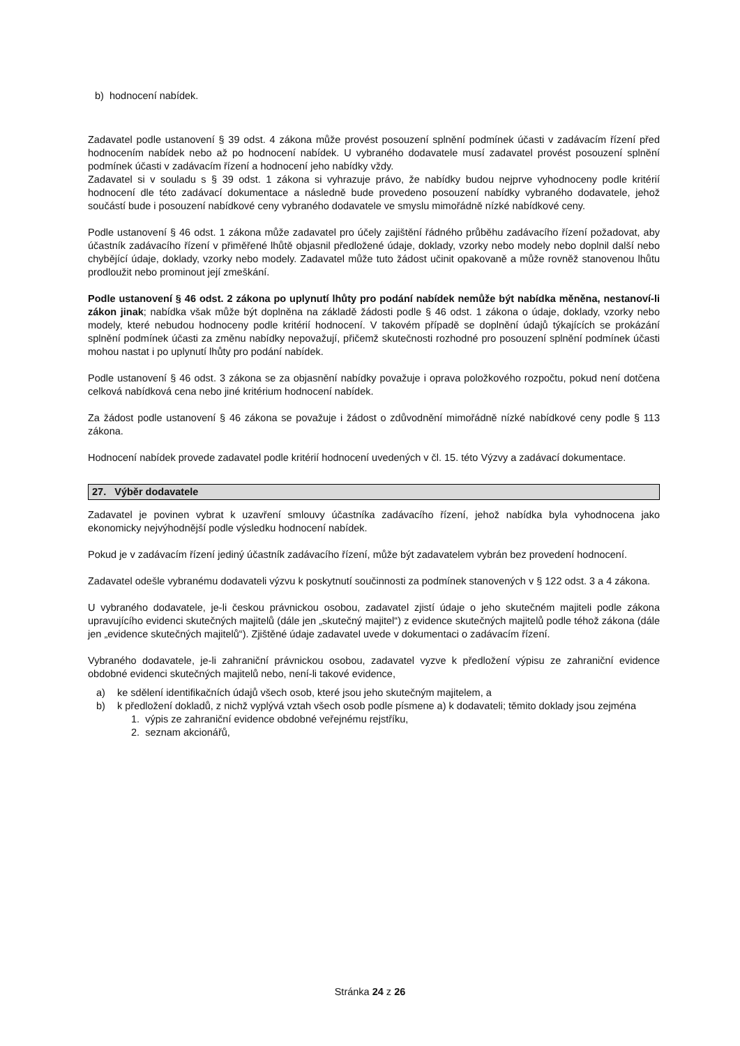b) hodnocení nabídek.
Zadavatel podle ustanovení § 39 odst. 4 zákona může provést posouzení splnění podmínek účasti v zadávacím řízení před hodnocením nabídek nebo až po hodnocení nabídek. U vybraného dodavatele musí zadavatel provést posouzení splnění podmínek účasti v zadávacím řízení a hodnocení jeho nabídky vždy.
Zadavatel si v souladu s § 39 odst. 1 zákona si vyhrazuje právo, že nabídky budou nejprve vyhodnoceny podle kritérií hodnocení dle této zadávací dokumentace a následně bude provedeno posouzení nabídky vybraného dodavatele, jehož součástí bude i posouzení nabídkové ceny vybraného dodavatele ve smyslu mimořádně nízké nabídkové ceny.
Podle ustanovení § 46 odst. 1 zákona může zadavatel pro účely zajištění řádného průběhu zadávacího řízení požadovat, aby účastník zadávacího řízení v přiměřené lhůtě objasnil předložené údaje, doklady, vzorky nebo modely nebo doplnil další nebo chybějící údaje, doklady, vzorky nebo modely. Zadavatel může tuto žádost učinit opakovaně a může rovněž stanovenou lhůtu prodloužit nebo prominout její zmeškání.
Podle ustanovení § 46 odst. 2 zákona po uplynutí lhůty pro podání nabídek nemůže být nabídka měněna, nestanoví-li zákon jinak; nabídka však může být doplněna na základě žádosti podle § 46 odst. 1 zákona o údaje, doklady, vzorky nebo modely, které nebudou hodnoceny podle kritérií hodnocení. V takovém případě se doplnění údajů týkajících se prokázání splnění podmínek účasti za změnu nabídky nepovažují, přičemž skutečnosti rozhodné pro posouzení splnění podmínek účasti mohou nastat i po uplynutí lhůty pro podání nabídek.
Podle ustanovení § 46 odst. 3 zákona se za objasnění nabídky považuje i oprava položkového rozpočtu, pokud není dotčena celková nabídková cena nebo jiné kritérium hodnocení nabídek.
Za žádost podle ustanovení § 46 zákona se považuje i žádost o zdůvodnění mimořádně nízké nabídkové ceny podle § 113 zákona.
Hodnocení nabídek provede zadavatel podle kritérií hodnocení uvedených v čl. 15. této Výzvy a zadávací dokumentace.
27. Výběr dodavatele
Zadavatel je povinen vybrat k uzavření smlouvy účastníka zadávacího řízení, jehož nabídka byla vyhodnocena jako ekonomicky nejvýhodnější podle výsledku hodnocení nabídek.
Pokud je v zadávacím řízení jediný účastník zadávacího řízení, může být zadavatelem vybrán bez provedení hodnocení.
Zadavatel odešle vybranému dodavateli výzvu k poskytnutí součinnosti za podmínek stanovených v § 122 odst. 3 a 4 zákona.
U vybraného dodavatele, je-li českou právnickou osobou, zadavatel zjistí údaje o jeho skutečném majiteli podle zákona upravujícího evidenci skutečných majitelů (dále jen „skutečný majitel“) z evidence skutečných majitelů podle téhož zákona (dále jen „evidence skutečných majitelů“). Zjištěné údaje zadavatel uvede v dokumentaci o zadávacím řízení.
Vybraného dodavatele, je-li zahraniční právnickou osobou, zadavatel vyzve k předložení výpisu ze zahraniční evidence obdobné evidenci skutečných majitelů nebo, není-li takové evidence,
a) ke sdělení identifikačních údajů všech osob, které jsou jeho skutečným majitelem, a
b) k předložení dokladů, z nichž vyplývá vztah všech osob podle písmene a) k dodavateli; těmito doklady jsou zejména
1. výpis ze zahraniční evidence obdobné veřejnému rejstříku,
2. seznam akcionářů,
Stránka 24 z 26